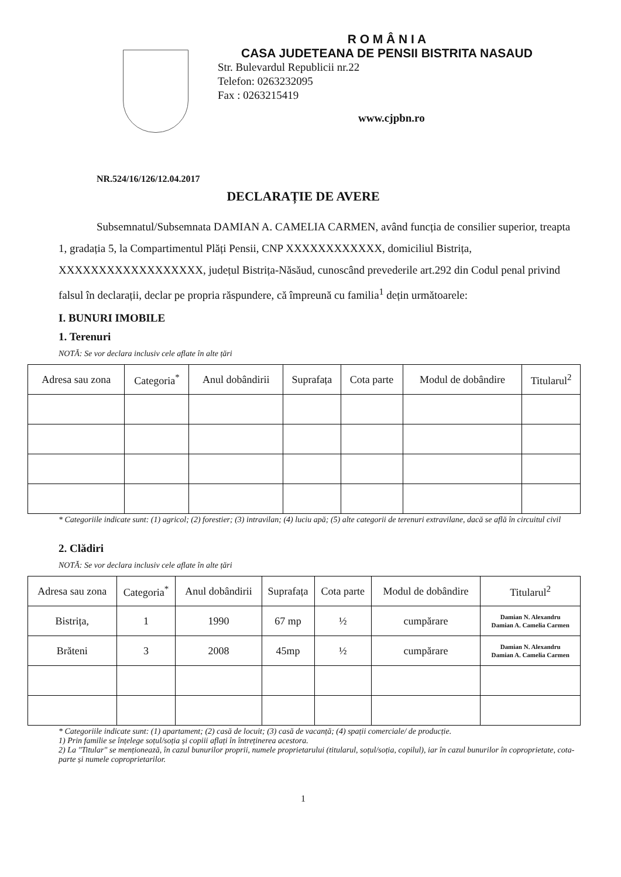R O M Â N I A
CASA JUDETEANA DE PENSII BISTRITA NASAUD
Str. Bulevardul Republicii nr.22
Telefon: 0263232095
Fax : 0263215419
www.cjpbn.ro
NR.524/16/126/12.04.2017
DECLARAȚIE DE AVERE
Subsemnatul/Subsemnata DAMIAN A. CAMELIA CARMEN, având funcția de consilier superior, treapta 1, gradația 5, la Compartimentul Plăți Pensii, CNP XXXXXXXXXXXX, domiciliul Bistrița, XXXXXXXXXXXXXXXXXX, județul Bistrița-Năsăud, cunoscând prevederile art.292 din Codul penal privind falsul în declarații, declar pe propria răspundere, că împreună cu familia<sup>1</sup> dețin următoarele:
I. BUNURI IMOBILE
1. Terenuri
NOTĂ: Se vor declara inclusiv cele aflate în alte țări
| Adresa sau zona | Categoria<sup>*</sup> | Anul dobândirii | Suprafața | Cota parte | Modul de dobândire | Titularul<sup>2</sup> |
| --- | --- | --- | --- | --- | --- | --- |
* Categoriile indicate sunt: (1) agricol; (2) forestier; (3) intravilan; (4) luciu apă; (5) alte categorii de terenuri extravilane, dacă se află în circuitul civil
2. Clădiri
NOTĂ: Se vor declara inclusiv cele aflate în alte țări
| Adresa sau zona | Categoria<sup>*</sup> | Anul dobândirii | Suprafața | Cota parte | Modul de dobândire | Titularul<sup>2</sup> |
| --- | --- | --- | --- | --- | --- | --- |
| Bistrița, | 1 | 1990 | 67 mp | ½ | cumpărare | Damian N. Alexandru Damian A. Camelia Carmen |
| Brăteni | 3 | 2008 | 45mp | ½ | cumpărare | Damian N. Alexandru Damian A. Camelia Carmen |
* Categoriile indicate sunt: (1) apartament; (2) casă de locuit; (3) casă de vacanță; (4) spații comerciale/ de producție.
1) Prin familie se înțelege soțul/soția și copiii aflați în întreținerea acestora.
2) La "Titular" se menționează, în cazul bunurilor proprii, numele proprietarului (titularul, soțul/soția, copilul), iar în cazul bunurilor în coproprietate, cota-parte și numele coproprietarilor.
1